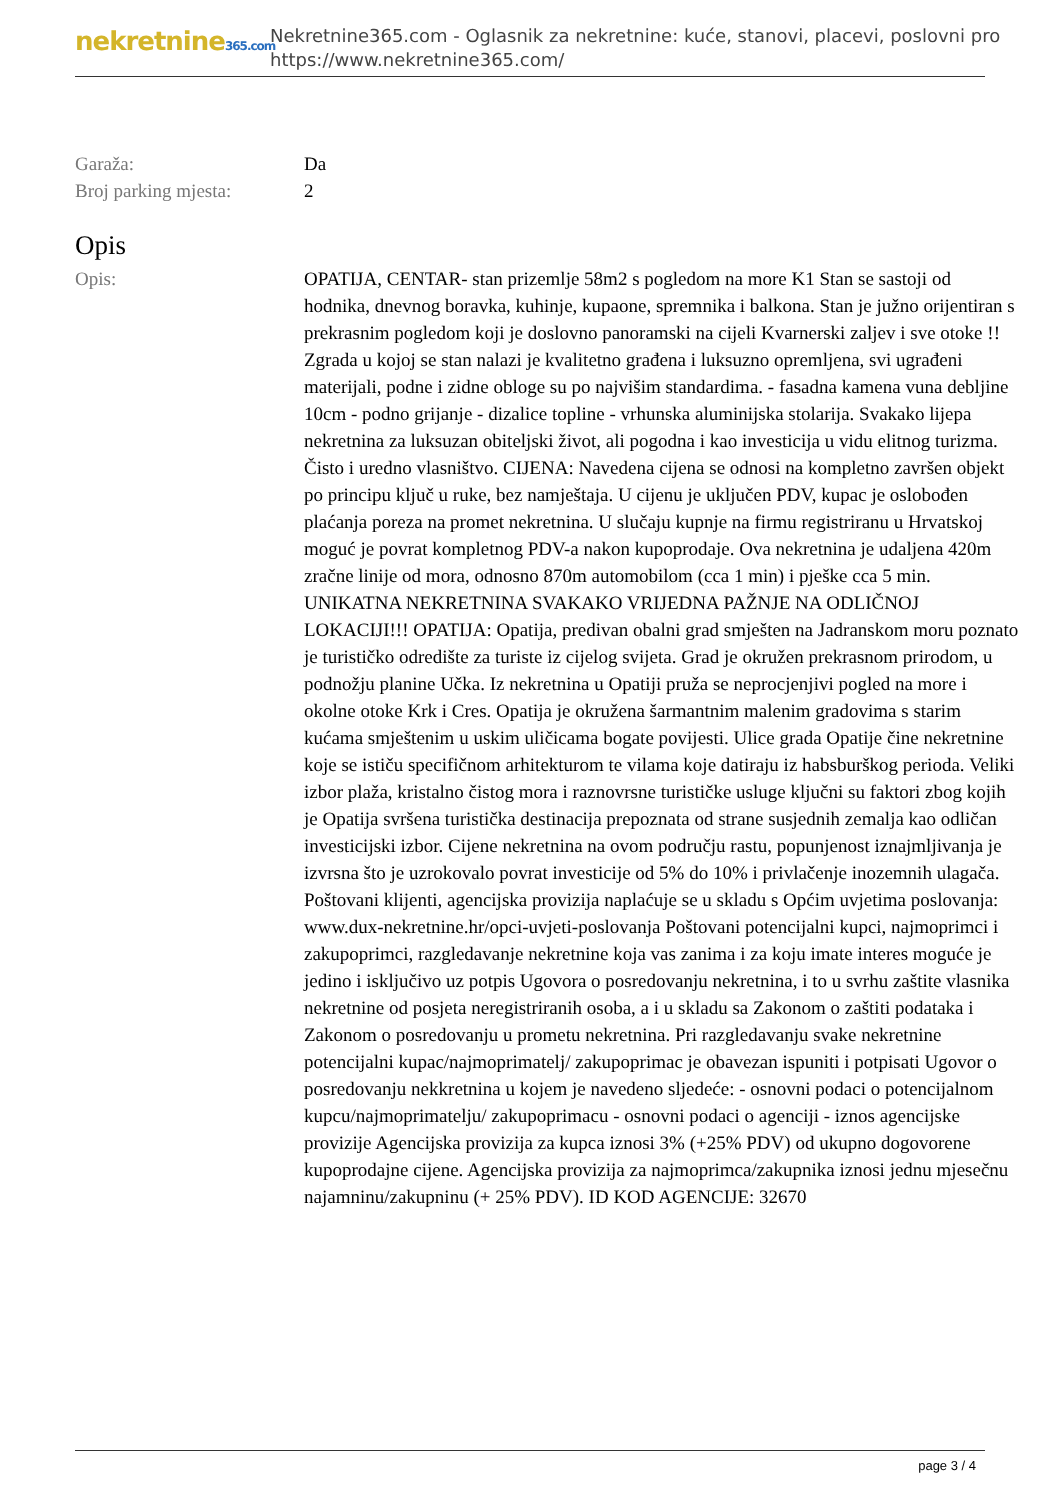nekretnine365.com
Nekretnine365.com - Oglasnik za nekretnine: kuće, stanovi, placevi, poslovni pro
https://www.nekretnine365.com/
| Garaža: | Da |
| Broj parking mjesta: | 2 |
Opis
| Opis: | OPATIJA, CENTAR- stan prizemlje 58m2 s pogledom na more K1 Stan se sastoji od hodnika, dnevnog boravka, kuhinje, kupaone, spremnika i balkona. Stan je južno orijentiran s prekrasnim pogledom koji je doslovno panoramski na cijeli Kvarnerski zaljev i sve otoke !! Zgrada u kojoj se stan nalazi je kvalitetno građena i luksuzno opremljena, svi ugrađeni materijali, podne i zidne obloge su po najvišim standardima. - fasadna kamena vuna debljine 10cm - podno grijanje - dizalice topline - vrhunska aluminijska stolarija. Svakako lijepa nekretnina za luksuzan obiteljski život, ali pogodna i kao investicija u vidu elitnog turizma. Čisto i uredno vlasništvo. CIJENA: Navedena cijena se odnosi na kompletno završen objekt po principu ključ u ruke, bez namještaja. U cijenu je uključen PDV, kupac je oslobođen plaćanja poreza na promet nekretnina. U slučaju kupnje na firmu registriranu u Hrvatskoj moguć je povrat kompletnog PDV-a nakon kupoprodaje. Ova nekretnina je udaljena 420m zračne linije od mora, odnosno 870m automobilom (cca 1 min) i pješke cca 5 min. UNIKATNA NEKRETNINA SVAKAKO VRIJEDNA PAŽNJE NA ODLIČNOJ LOKACIJI!!! OPATIJA: Opatija, predivan obalni grad smješten na Jadranskom moru poznato je turističko odredište za turiste iz cijelog svijeta. Grad je okružen prekrasnom prirodom, u podnožju planine Učka. Iz nekretnina u Opatiji pruža se neprocjenjivi pogled na more i okolne otoke Krk i Cres. Opatija je okružena šarmantnim malenim gradovima s starim kućama smještenim u uskim uličicama bogate povijesti. Ulice grada Opatije čine nekretnine koje se ističu specifičnom arhitekturom te vilama koje datiraju iz habsburškog perioda. Veliki izbor plaža, kristalno čistog mora i raznovrsne turističke usluge ključni su faktori zbog kojih je Opatija svršena turistička destinacija prepoznata od strane susjednih zemalja kao odličan investicijski izbor. Cijene nekretnina na ovom području rastu, popunjenost iznajmljivanja je izvrsna što je uzrokovalo povrat investicije od 5% do 10% i privlačenje inozemnih ulagača. Poštovani klijenti, agencijska provizija naplaćuje se u skladu s Općim uvjetima poslovanja: www.dux-nekretnine.hr/opci-uvjeti-poslovanja Poštovani potencijalni kupci, najmoprimci i zakupoprimci, razgledavanje nekretnine koja vas zanima i za koju imate interes moguće je jedino i isključivo uz potpis Ugovora o posredovanju nekretnina, i to u svrhu zaštite vlasnika nekretnine od posjeta neregistriranih osoba, a i u skladu sa Zakonom o zaštiti podataka i Zakonom o posredovanju u prometu nekretnina. Pri razgledavanju svake nekretnine potencijalni kupac/najmoprimatelj/ zakupoprimac je obavezan ispuniti i potpisati Ugovor o posredovanju nekkretnina u kojem je navedeno sljedeće: - osnovni podaci o potencijalnom kupcu/najmoprimatelju/ zakupoprimacu - osnovni podaci o agenciji - iznos agencijske provizije Agencijska provizija za kupca iznosi 3% (+25% PDV) od ukupno dogovorene kupoprodajne cijene. Agencijska provizija za najmoprimca/zakupnika iznosi jednu mjesečnu najamninu/zakupninu (+ 25% PDV). ID KOD AGENCIJE: 32670 |
page 3 / 4